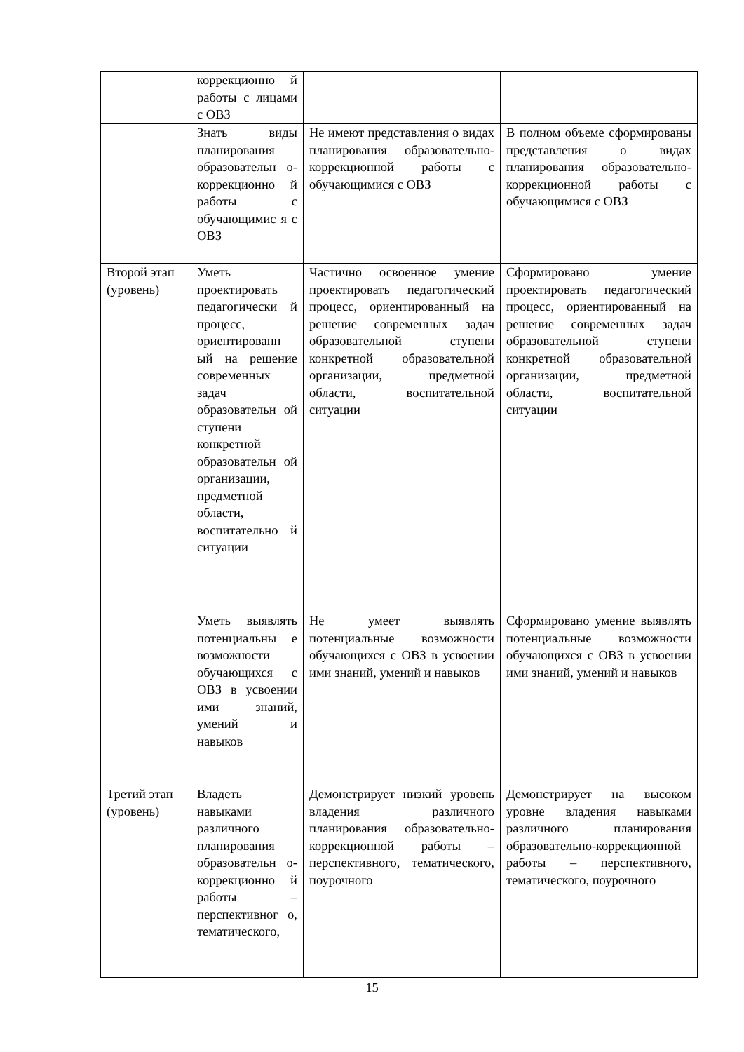| | коррекционно й работы с лицами с ОВЗ | | |
| | Знать виды планирования образовательн о-коррекционно й работы с обучающимис я с ОВЗ | Не имеют представления о видах планирования образовательно-коррекционной работы с обучающимися с ОВЗ | В полном объеме сформированы представления о видах планирования образовательно-коррекционной работы с обучающимися с ОВЗ |
| Второй этап (уровень) | Уметь проектировать педагогически й процесс, ориентированн ый на решение современных задач образовательн ой ступени конкретной образовательн ой организации, предметной области, воспитательно й ситуации | Частично освоенное умение проектировать педагогический процесс, ориентированный на решение современных задач образовательной ступени конкретной образовательной организации, предметной области, воспитательной ситуации | Сформировано умение проектировать педагогический процесс, ориентированный на решение современных задач образовательной ступени конкретной образовательной организации, предметной области, воспитательной ситуации |
| | Уметь выявлять потенциальны е возможности обучающихся с ОВЗ в усвоении ими знаний, умений и навыков | Не умеет выявлять потенциальные возможности обучающихся с ОВЗ в усвоении ими знаний, умений и навыков | Сформировано умение выявлять потенциальные возможности обучающихся с ОВЗ в усвоении ими знаний, умений и навыков |
| Третий этап (уровень) | Владеть навыками различного планирования образовательн о-коррекционно й работы – перспективног о, тематического, | Демонстрирует низкий уровень владения различного планирования образовательно-коррекционной работы – перспективного, тематического, поурочного | Демонстрирует на высоком уровне владения навыками различного планирования образовательно-коррекционной работы – перспективного, тематического, поурочного |
15